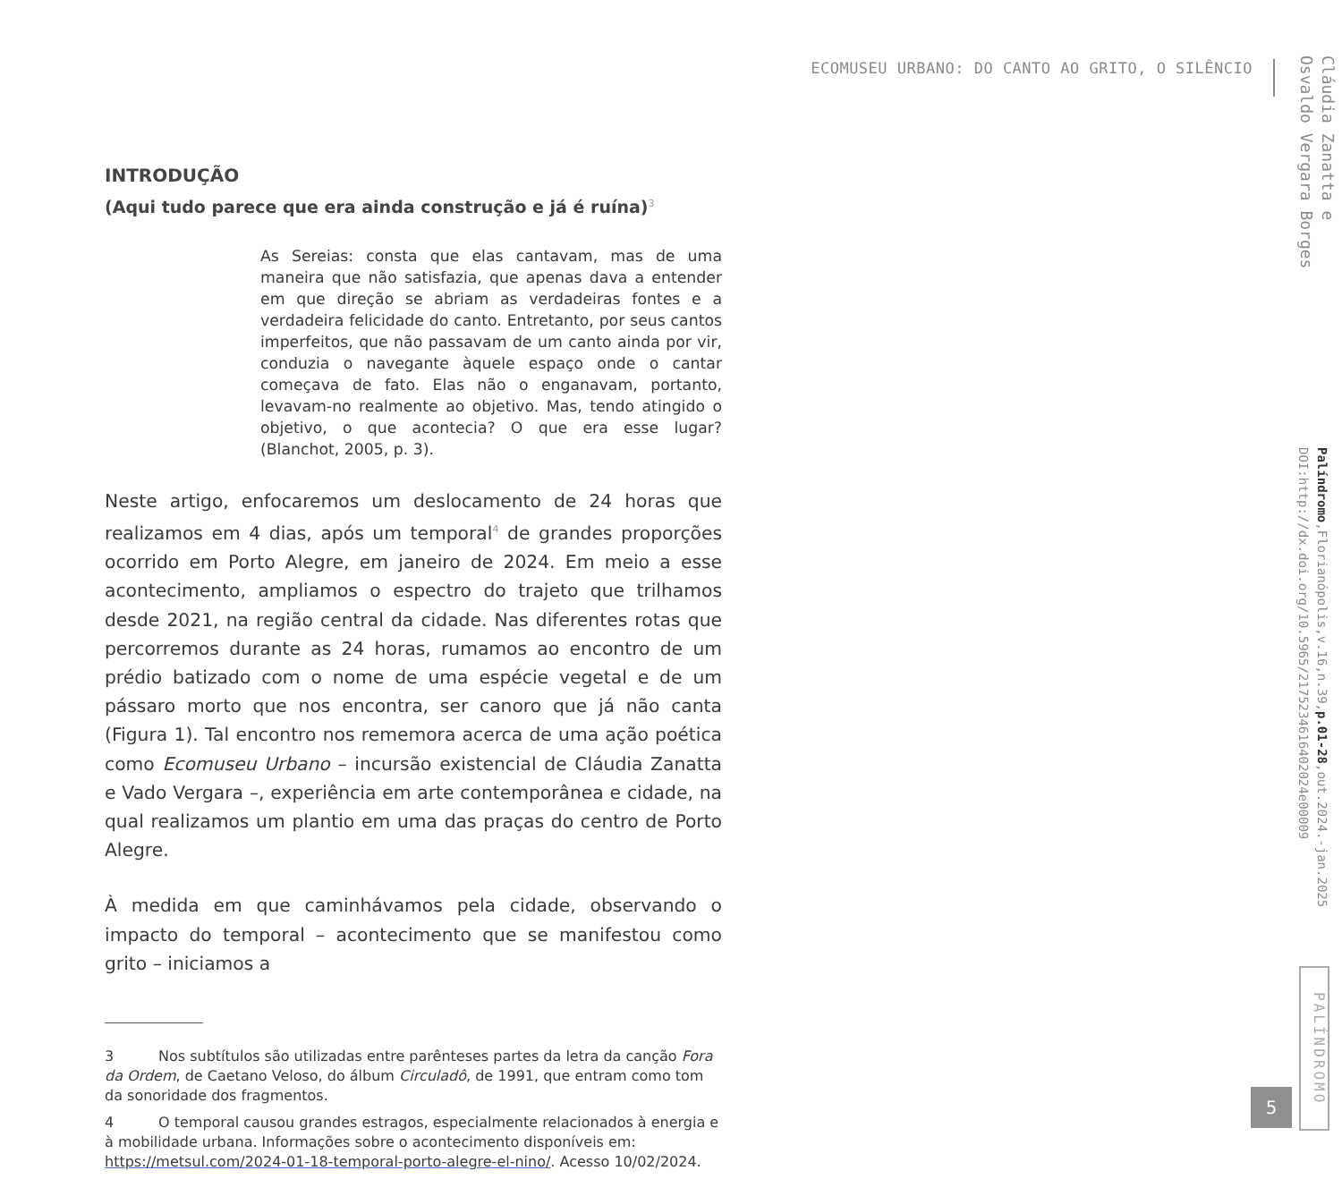ECOMUSEU URBANO: DO CANTO AO GRITO, O SILÊNCIO
INTRODUÇÃO
(Aqui tudo parece que era ainda construção e já é ruína)<sup>3</sup>
As Sereias: consta que elas cantavam, mas de uma maneira que não satisfazia, que apenas dava a entender em que direção se abriam as verdadeiras fontes e a verdadeira felicidade do canto. Entretanto, por seus cantos imperfeitos, que não passavam de um canto ainda por vir, conduzia o navegante àquele espaço onde o cantar começava de fato. Elas não o enganavam, portanto, levavam-no realmente ao objetivo. Mas, tendo atingido o objetivo, o que acontecia? O que era esse lugar? (Blanchot, 2005, p. 3).
Neste artigo, enfocaremos um deslocamento de 24 horas que realizamos em 4 dias, após um temporal<sup>4</sup> de grandes proporções ocorrido em Porto Alegre, em janeiro de 2024. Em meio a esse acontecimento, ampliamos o espectro do trajeto que trilhamos desde 2021, na região central da cidade. Nas diferentes rotas que percorremos durante as 24 horas, rumamos ao encontro de um prédio batizado com o nome de uma espécie vegetal e de um pássaro morto que nos encontra, ser canoro que já não canta (Figura 1). Tal encontro nos rememora acerca de uma ação poética como Ecomuseu Urbano – incursão existencial de Cláudia Zanatta e Vado Vergara –, experiência em arte contemporânea e cidade, na qual realizamos um plantio em uma das praças do centro de Porto Alegre.
À medida em que caminhávamos pela cidade, observando o impacto do temporal – acontecimento que se manifestou como grito – iniciamos a
3 Nos subtítulos são utilizadas entre parênteses partes da letra da canção Fora da Ordem, de Caetano Veloso, do álbum Circuladô, de 1991, que entram como tom da sonoridade dos fragmentos.
4 O temporal causou grandes estragos, especialmente relacionados à energia e à mobilidade urbana. Informações sobre o acontecimento disponíveis em: https://metsul.com/2024-01-18-temporal-porto-alegre-el-nino/. Acesso 10/02/2024.
Cláudia Zanatta e
Osvaldo Vergara Borges
Palíndromo,Florianópolis,v.16,n.39,p.01-28,out.2024.-jan.2025
DOI:http://dx.doi.org/10.5965/2175234616402024e00009
5
PALÍNDROMO